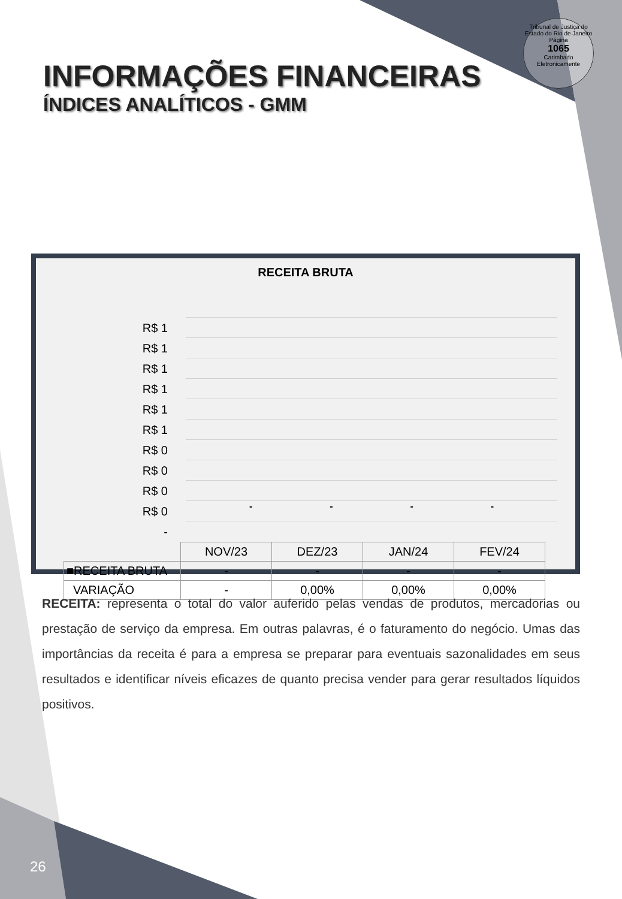Tribunal de Justiça do Estado do Rio de Janeiro
Página
1065
Carimbado Eletronicamente
INFORMAÇÕES FINANCEIRAS
ÍNDICES ANALÍTICOS - GMM
RECEITA BRUTA
R$ 1
R$ 1
R$ 1
R$ 1
R$ 1
R$ 1
R$ 0
R$ 0
R$ 0
R$ 0
-
- - - -
| | NOV/23 | DEZ/23 | JAN/24 | FEV/24 |
| ■RECEITA BRUTA | - | - | - | - |
| VARIAÇÃO | - | 0,00% | 0,00% | 0,00% |
RECEITA: representa o total do valor auferido pelas vendas de produtos, mercadorias ou prestação de serviço da empresa. Em outras palavras, é o faturamento do negócio. Umas das importâncias da receita é para a empresa se preparar para eventuais sazonalidades em seus resultados e identificar níveis eficazes de quanto precisa vender para gerar resultados líquidos positivos.
26